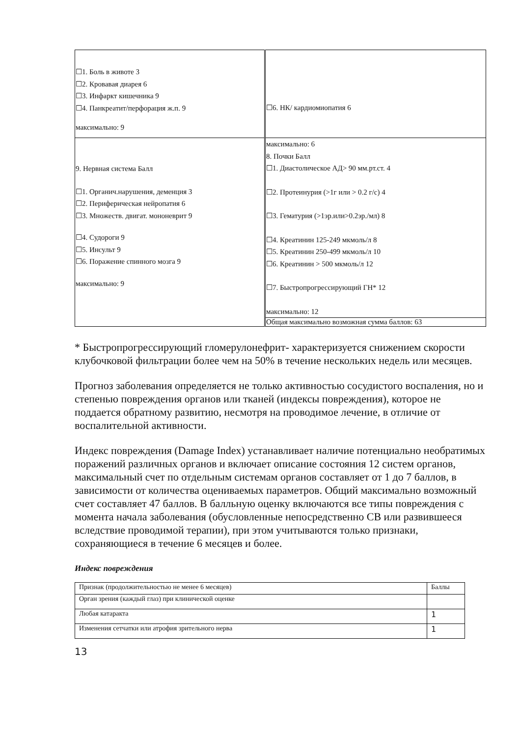| ☐1. Боль в животе 3 ☐2. Кровавая диарея 6 ☐3. Инфаркт кишечника 9 ☐4. Панкреатит/перфорация ж.п. 9 максимально: 9 | ☐6. НК/ кардиомиопатия 6 |
| 9. Нервная система Балл ☐1. Органич.нарушения, деменция 3 ☐2. Периферическая нейропатия 6 ☐3. Множеств. двигат. мононеврит 9 ☐4. Судороги 9 ☐5. Инсульт 9 ☐6. Поражение спинного мозга 9 максимально: 9 | максимально: 6 8. Почки Балл ☐1. Диастолическое АД> 90 мм.рт.ст. 4 ☐2. Протеинурия (>1г или > 0.2 г/с) 4 ☐3. Гематурия (>1эр.или>0.2эр./мл) 8 ☐4. Креатинин 125-249 мкмоль/л 8 ☐5. Креатинин 250-499 мкмоль/л 10 ☐6. Креатинин > 500 мкмоль/л 12 ☐7. Быстропрогрессирующий ГН* 12 максимально: 12 |
| | Общая максимально возможная сумма баллов: 63 |
* Быстропрогрессирующий гломерулонефрит- характеризуется снижением скорости клубочковой фильтрации более чем на 50% в течение нескольких недель или месяцев.
Прогноз заболевания определяется не только активностью сосудистого воспаления, но и степенью повреждения органов или тканей (индексы повреждения), которое не поддается обратному развитию, несмотря на проводимое лечение, в отличие от воспалительной активности.
Индекс повреждения (Damage Index) устанавливает наличие потенциально необратимых поражений различных органов и включает описание состояния 12 систем органов, максимальный счет по отдельным системам органов составляет от 1 до 7 баллов, в зависимости от количества оцениваемых параметров. Общий максимально возможный счет составляет 47 баллов. В балльную оценку включаются все типы повреждения с момента начала заболевания (обусловленные непосредственно СВ или развившееся вследствие проводимой терапии), при этом учитываются только признаки, сохраняющиеся в течение 6 месяцев и более.
Индекс повреждения
| Признак (продолжительностью не менее 6 месяцев) | Баллы |
| --- | --- |
| Орган зрения (каждый глаз) при клинической оценке | |
| Любая катаракта | 1 |
| Изменения сетчатки или атрофия зрительного нерва | 1 |
13